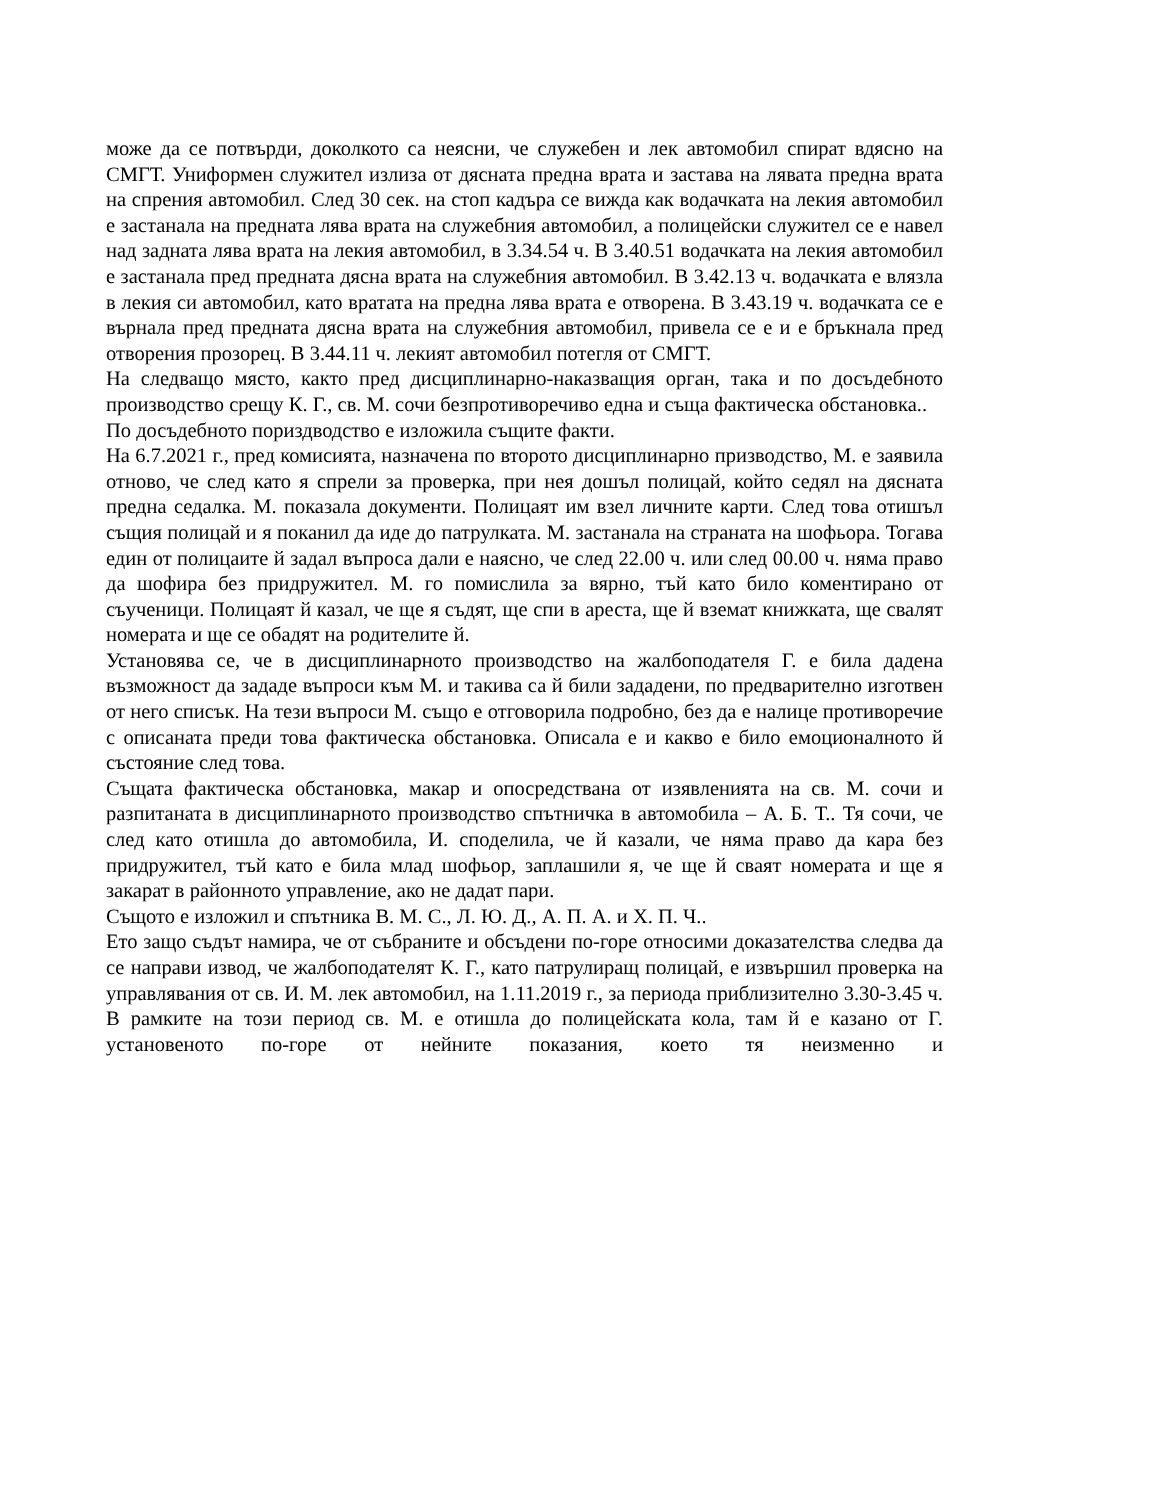може да се потвърди, доколкото са неясни, че служебен и лек автомобил спират вдясно на СМГТ. Униформен служител излиза от дясната предна врата и застава на лявата предна врата на спрения автомобил. След 30 сек. на стоп кадъра се вижда как водачката на лекия автомобил е застанала на предната лява врата на служебния автомобил, а полицейски служител се е навел над задната лява врата на лекия автомобил, в 3.34.54 ч. В 3.40.51 водачката на лекия автомобил е застанала пред предната дясна врата на служебния автомобил. В 3.42.13 ч. водачката е влязла в лекия си автомобил, като вратата на предна лява врата е отворена. В 3.43.19 ч. водачката се е върнала пред предната дясна врата на служебния автомобил, привела се е и е бръкнала пред отворения прозорец. В 3.44.11 ч. лекият автомобил потегля от СМГТ.
На следващо място, както пред дисциплинарно-наказващия орган, така и по досъдебното производство срещу К. Г., св. М. сочи безпротиворечиво една и съща фактическа обстановка..
По досъдебното пориздводство е изложила същите факти.
На 6.7.2021 г., пред комисията, назначена по второто дисциплинарно призводство, М. е заявила отново, че след като я спрели за проверка, при нея дошъл полицай, който седял на дясната предна седалка. М. показала документи. Полицаят им взел личните карти. След това отишъл същия полицай и я поканил да иде до патрулката. М. застанала на страната на шофьора. Тогава един от полицаите й задал въпроса дали е наясно, че след 22.00 ч. или след 00.00 ч. няма право да шофира без придружител. М. го помислила за вярно, тъй като било коментирано от съученици. Полицаят й казал, че ще я съдят, ще спи в ареста, ще й вземат книжката, ще свалят номерата и ще се обадят на родителите й.
Установява се, че в дисциплинарното производство на жалбоподателя Г. е била дадена възможност да зададе въпроси към М. и такива са й били зададени, по предварително изготвен от него списък. На тези въпроси М. също е отговорила подробно, без да е налице противоречие с описаната преди това фактическа обстановка. Описала е и какво е било емоционалното й състояние след това.
Същата фактическа обстановка, макар и опосредствана от изявленията на св. М. сочи и разпитаната в дисциплинарното производство спътничка в автомобила – А. Б. Т.. Тя сочи, че след като отишла до автомобила, И. споделила, че й казали, че няма право да кара без придружител, тъй като е била млад шофьор, заплашили я, че ще й сваят номерата и ще я закарат в районното управление, ако не дадат пари.
Същото е изложил и спътника В. М. С., Л. Ю. Д., А. П. А. и Х. П. Ч..
Ето защо съдът намира, че от събраните и обсъдени по-горе относими доказателства следва да се направи извод, че жалбоподателят К. Г., като патрулиращ полицай, е извършил проверка на управлявания от св. И. М. лек автомобил, на 1.11.2019 г., за периода приблизително 3.30-3.45 ч. В рамките на този период св. М. е отишла до полицейската кола, там й е казано от Г. установеното по-горе от нейните показания, което тя неизменно и